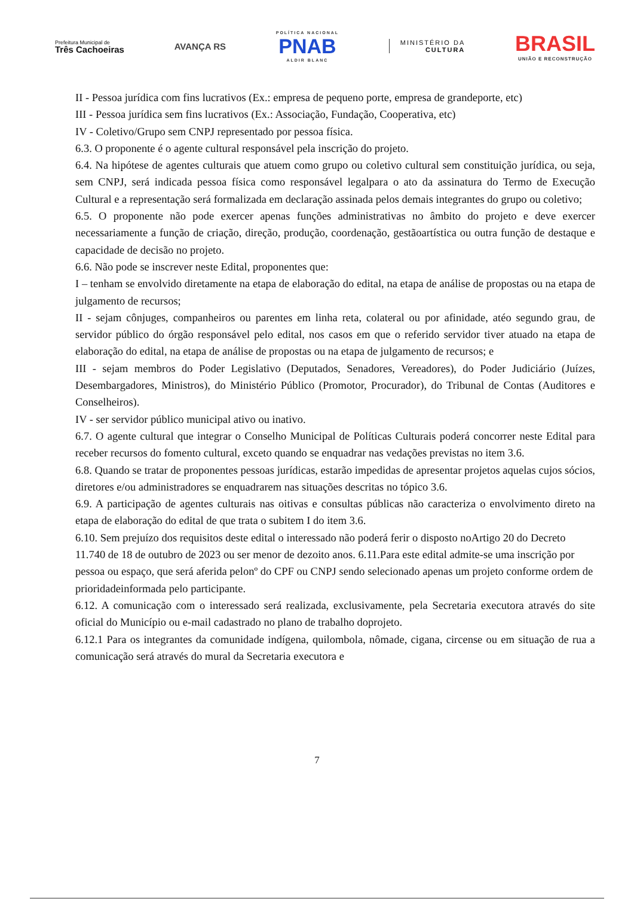Prefeitura Municipal de
Três Cachoeiras
AVANÇA RS
POLÍTICA NACIONAL
PNAB
ALDIR BLANC
MINISTÉRIO DA
CULTURA
BRASIL
UNIÃO E RECONSTRUÇÃO
II - Pessoa jurídica com fins lucrativos (Ex.: empresa de pequeno porte, empresa de grandeporte, etc)
III - Pessoa jurídica sem fins lucrativos (Ex.: Associação, Fundação, Cooperativa, etc)
IV - Coletivo/Grupo sem CNPJ representado por pessoa física.
6.3. O proponente é o agente cultural responsável pela inscrição do projeto.
6.4. Na hipótese de agentes culturais que atuem como grupo ou coletivo cultural sem constituição jurídica, ou seja, sem CNPJ, será indicada pessoa física como responsável legalpara o ato da assinatura do Termo de Execução Cultural e a representação será formalizada em declaração assinada pelos demais integrantes do grupo ou coletivo;
6.5. O proponente não pode exercer apenas funções administrativas no âmbito do projeto e deve exercer necessariamente a função de criação, direção, produção, coordenação, gestãoartística ou outra função de destaque e capacidade de decisão no projeto.
6.6. Não pode se inscrever neste Edital, proponentes que:
I – tenham se envolvido diretamente na etapa de elaboração do edital, na etapa de análise de propostas ou na etapa de julgamento de recursos;
II - sejam cônjuges, companheiros ou parentes em linha reta, colateral ou por afinidade, atéo segundo grau, de servidor público do órgão responsável pelo edital, nos casos em que o referido servidor tiver atuado na etapa de elaboração do edital, na etapa de análise de propostas ou na etapa de julgamento de recursos; e
III - sejam membros do Poder Legislativo (Deputados, Senadores, Vereadores), do Poder Judiciário (Juízes, Desembargadores, Ministros), do Ministério Público (Promotor, Procurador), do Tribunal de Contas (Auditores e Conselheiros).
IV - ser servidor público municipal ativo ou inativo.
6.7. O agente cultural que integrar o Conselho Municipal de Políticas Culturais poderá concorrer neste Edital para receber recursos do fomento cultural, exceto quando se enquadrar nas vedações previstas no item 3.6.
6.8. Quando se tratar de proponentes pessoas jurídicas, estarão impedidas de apresentar projetos aquelas cujos sócios, diretores e/ou administradores se enquadrarem nas situações descritas no tópico 3.6.
6.9. A participação de agentes culturais nas oitivas e consultas públicas não caracteriza o envolvimento direto na etapa de elaboração do edital de que trata o subitem I do item 3.6.
6.10. Sem prejuízo dos requisitos deste edital o interessado não poderá ferir o disposto noArtigo 20 do Decreto 11.740 de 18 de outubro de 2023 ou ser menor de dezoito anos. 6.11.Para este edital admite-se uma inscrição por pessoa ou espaço, que será aferida pelonº do CPF ou CNPJ sendo selecionado apenas um projeto conforme ordem de prioridadeinformada pelo participante.
6.12. A comunicação com o interessado será realizada, exclusivamente, pela Secretaria executora através do site oficial do Município ou e-mail cadastrado no plano de trabalho doprojeto.
6.12.1 Para os integrantes da comunidade indígena, quilombola, nômade, cigana, circense ou em situação de rua a comunicação será através do mural da Secretaria executora e
7